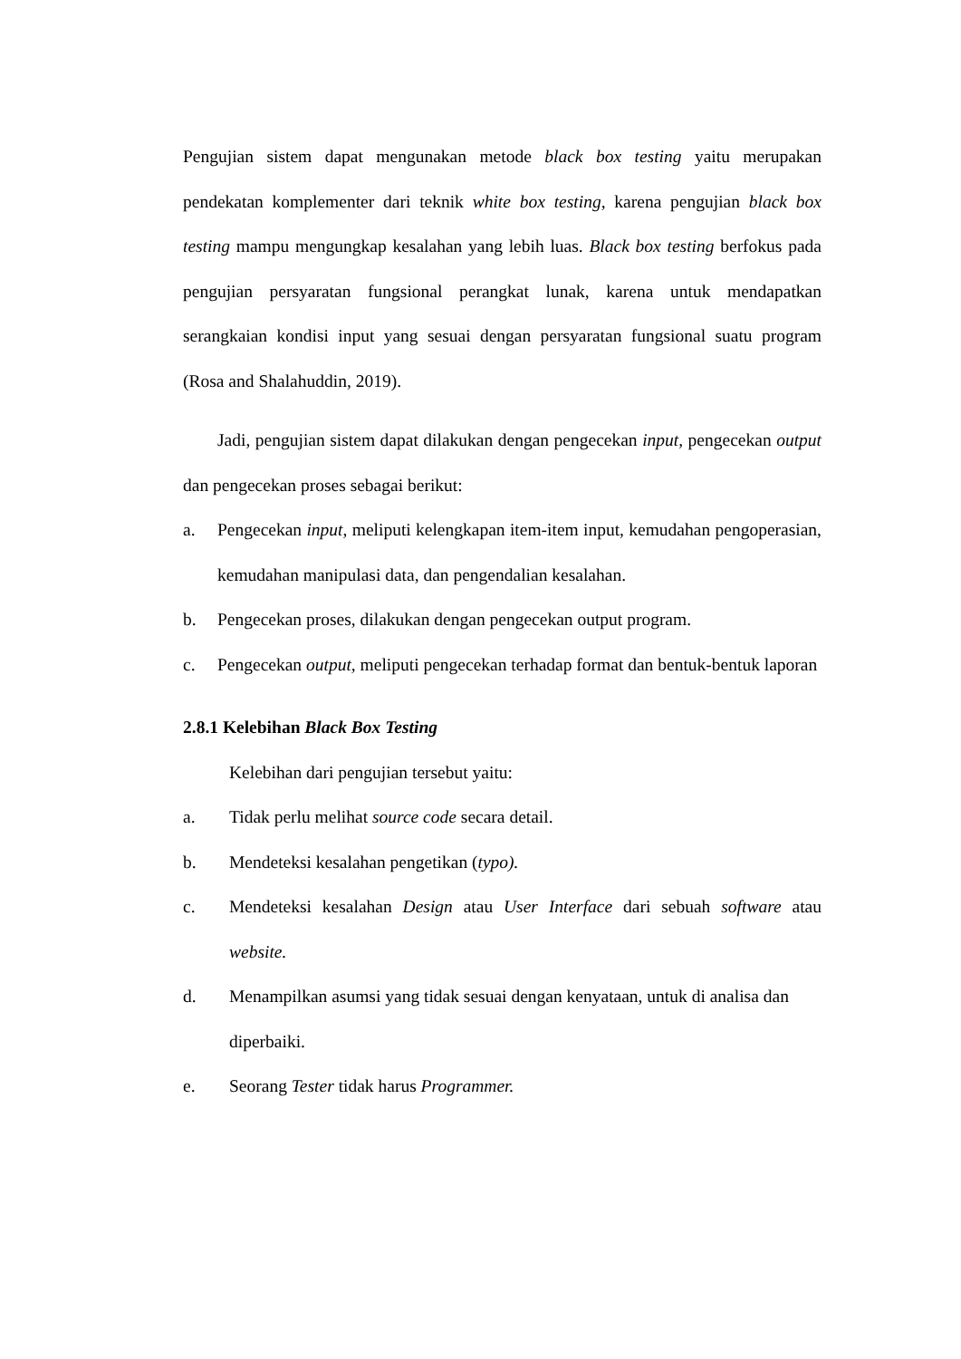Pengujian sistem dapat mengunakan metode black box testing yaitu merupakan pendekatan komplementer dari teknik white box testing, karena pengujian black box testing mampu mengungkap kesalahan yang lebih luas. Black box testing berfokus pada pengujian persyaratan fungsional perangkat lunak, karena untuk mendapatkan serangkaian kondisi input yang sesuai dengan persyaratan fungsional suatu program (Rosa and Shalahuddin, 2019).
Jadi, pengujian sistem dapat dilakukan dengan pengecekan input, pengecekan output dan pengecekan proses sebagai berikut:
a. Pengecekan input, meliputi kelengkapan item-item input, kemudahan pengoperasian, kemudahan manipulasi data, dan pengendalian kesalahan.
b. Pengecekan proses, dilakukan dengan pengecekan output program.
c. Pengecekan output, meliputi pengecekan terhadap format dan bentuk-bentuk laporan
2.8.1 Kelebihan Black Box Testing
Kelebihan dari pengujian tersebut yaitu:
a. Tidak perlu melihat source code secara detail.
b. Mendeteksi kesalahan pengetikan (typo).
c. Mendeteksi kesalahan Design atau User Interface dari sebuah software atau website.
d. Menampilkan asumsi yang tidak sesuai dengan kenyataan, untuk di analisa dan diperbaiki.
e. Seorang Tester tidak harus Programmer.